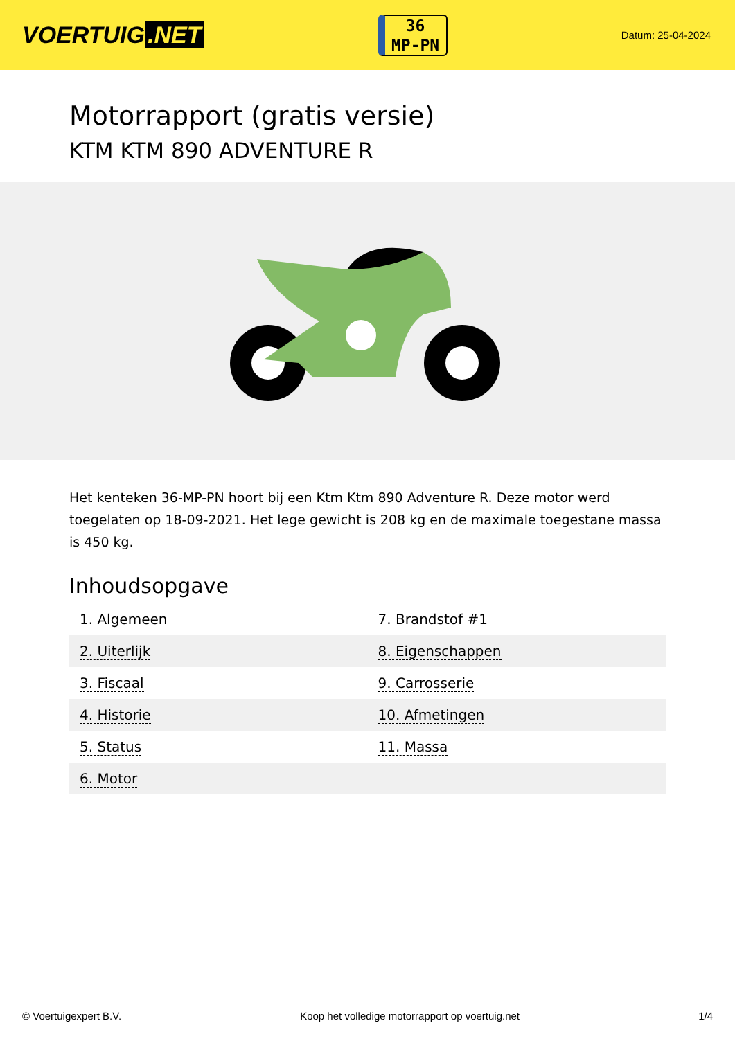VOERTUIG.NET
36
MP-PN
Datum: 25-04-2024
Motorrapport (gratis versie)
KTM KTM 890 ADVENTURE R
Het kenteken 36-MP-PN hoort bij een Ktm Ktm 890 Adventure R. Deze motor werd toegelaten op 18-09-2021. Het lege gewicht is 208 kg en de maximale toegestane massa is 450 kg.
Inhoudsopgave
| 1. Algemeen | 7. Brandstof #1 |
| 2. Uiterlijk | 8. Eigenschappen |
| 3. Fiscaal | 9. Carrosserie |
| 4. Historie | 10. Afmetingen |
| 5. Status | 11. Massa |
| 6. Motor | |
© Voertuigexpert B.V. Koop het volledige motorrapport op voertuig.net 1/4